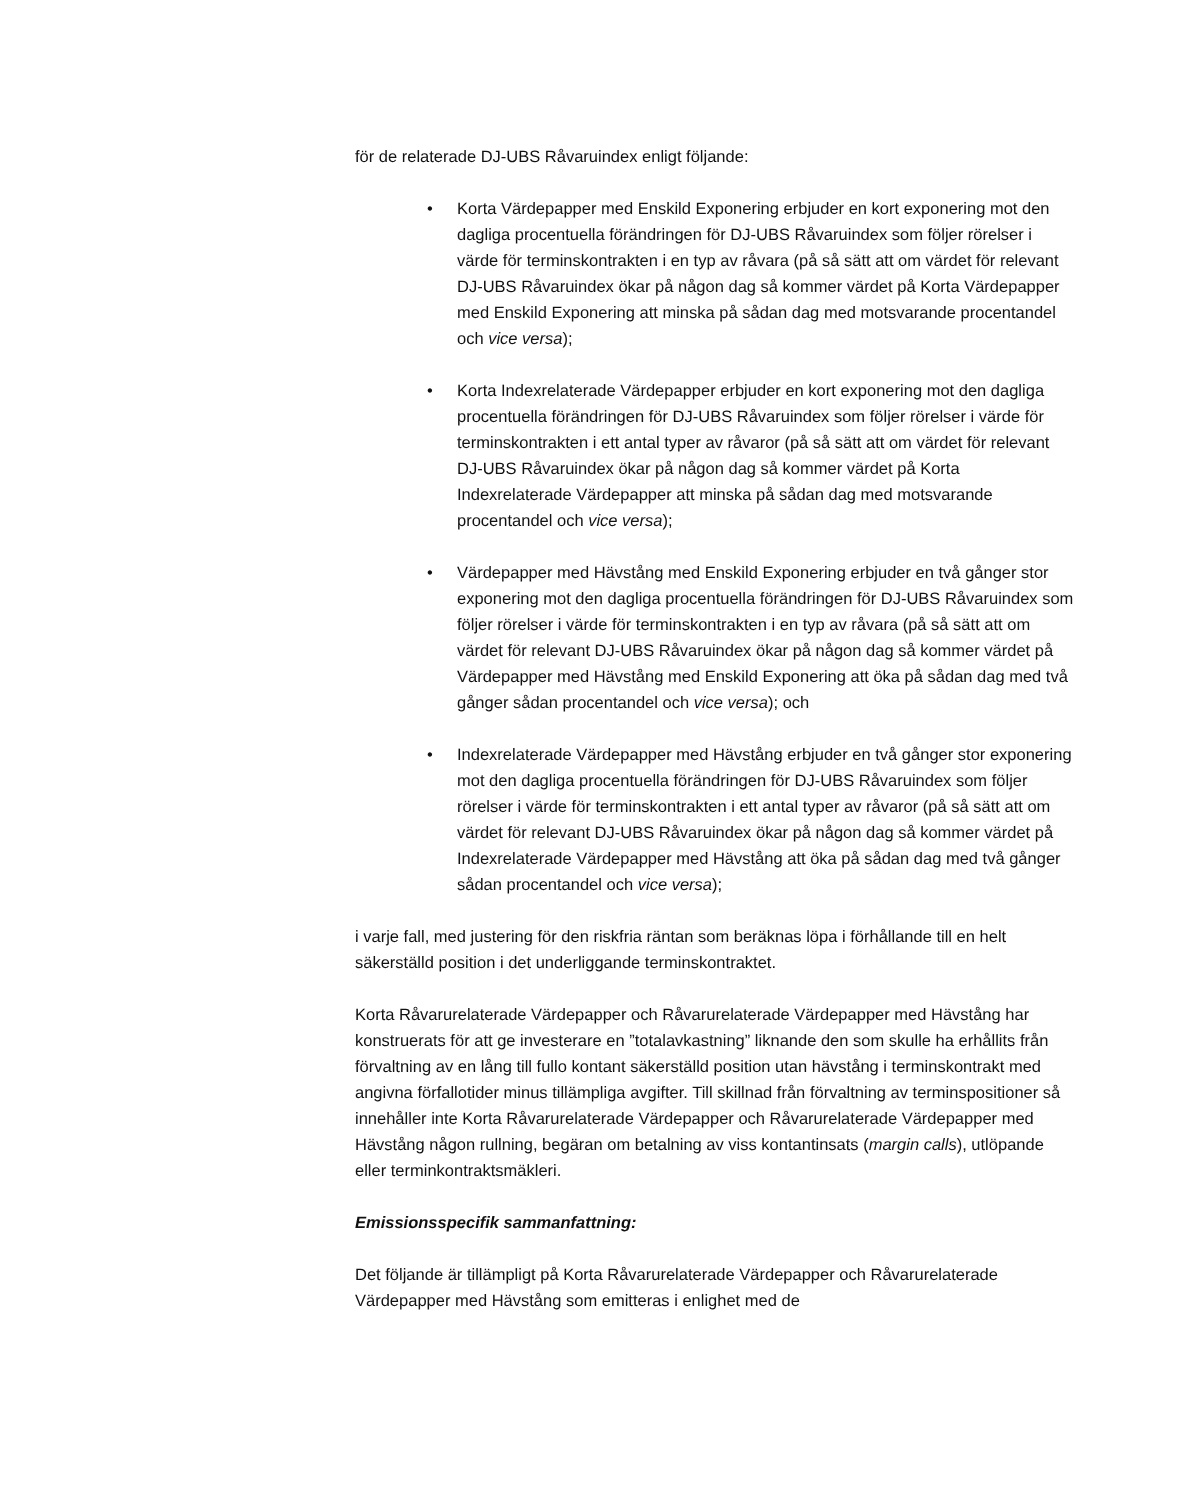för de relaterade DJ-UBS Råvaruindex enligt följande:
• Korta Värdepapper med Enskild Exponering erbjuder en kort exponering mot den dagliga procentuella förändringen för DJ-UBS Råvaruindex som följer rörelser i värde för terminskontrakten i en typ av råvara (på så sätt att om värdet för relevant DJ-UBS Råvaruindex ökar på någon dag så kommer värdet på Korta Värdepapper med Enskild Exponering att minska på sådan dag med motsvarande procentandel och vice versa);
• Korta Indexrelaterade Värdepapper erbjuder en kort exponering mot den dagliga procentuella förändringen för DJ-UBS Råvaruindex som följer rörelser i värde för terminskontrakten i ett antal typer av råvaror (på så sätt att om värdet för relevant DJ-UBS Råvaruindex ökar på någon dag så kommer värdet på Korta Indexrelaterade Värdepapper att minska på sådan dag med motsvarande procentandel och vice versa);
• Värdepapper med Hävstång med Enskild Exponering erbjuder en två gånger stor exponering mot den dagliga procentuella förändringen för DJ-UBS Råvaruindex som följer rörelser i värde för terminskontrakten i en typ av råvara (på så sätt att om värdet för relevant DJ-UBS Råvaruindex ökar på någon dag så kommer värdet på Värdepapper med Hävstång med Enskild Exponering att öka på sådan dag med två gånger sådan procentandel och vice versa); och
• Indexrelaterade Värdepapper med Hävstång erbjuder en två gånger stor exponering mot den dagliga procentuella förändringen för DJ-UBS Råvaruindex som följer rörelser i värde för terminskontrakten i ett antal typer av råvaror (på så sätt att om värdet för relevant DJ-UBS Råvaruindex ökar på någon dag så kommer värdet på Indexrelaterade Värdepapper med Hävstång att öka på sådan dag med två gånger sådan procentandel och vice versa);
i varje fall, med justering för den riskfria räntan som beräknas löpa i förhållande till en helt säkerställd position i det underliggande terminskontraktet.
Korta Råvarurelaterade Värdepapper och Råvarurelaterade Värdepapper med Hävstång har konstruerats för att ge investerare en ”totalavkastning” liknande den som skulle ha erhållits från förvaltning av en lång till fullo kontant säkerställd position utan hävstång i terminskontrakt med angivna förfallotider minus tillämpliga avgifter. Till skillnad från förvaltning av terminspositioner så innehåller inte Korta Råvarurelaterade Värdepapper och Råvarurelaterade Värdepapper med Hävstång någon rullning, begäran om betalning av viss kontantinsats (margin calls), utlöpande eller terminkontraktsmäkleri.
Emissionsspecifik sammanfattning:
Det följande är tillämpligt på Korta Råvarurelaterade Värdepapper och Råvarurelaterade Värdepapper med Hävstång som emitteras i enlighet med de